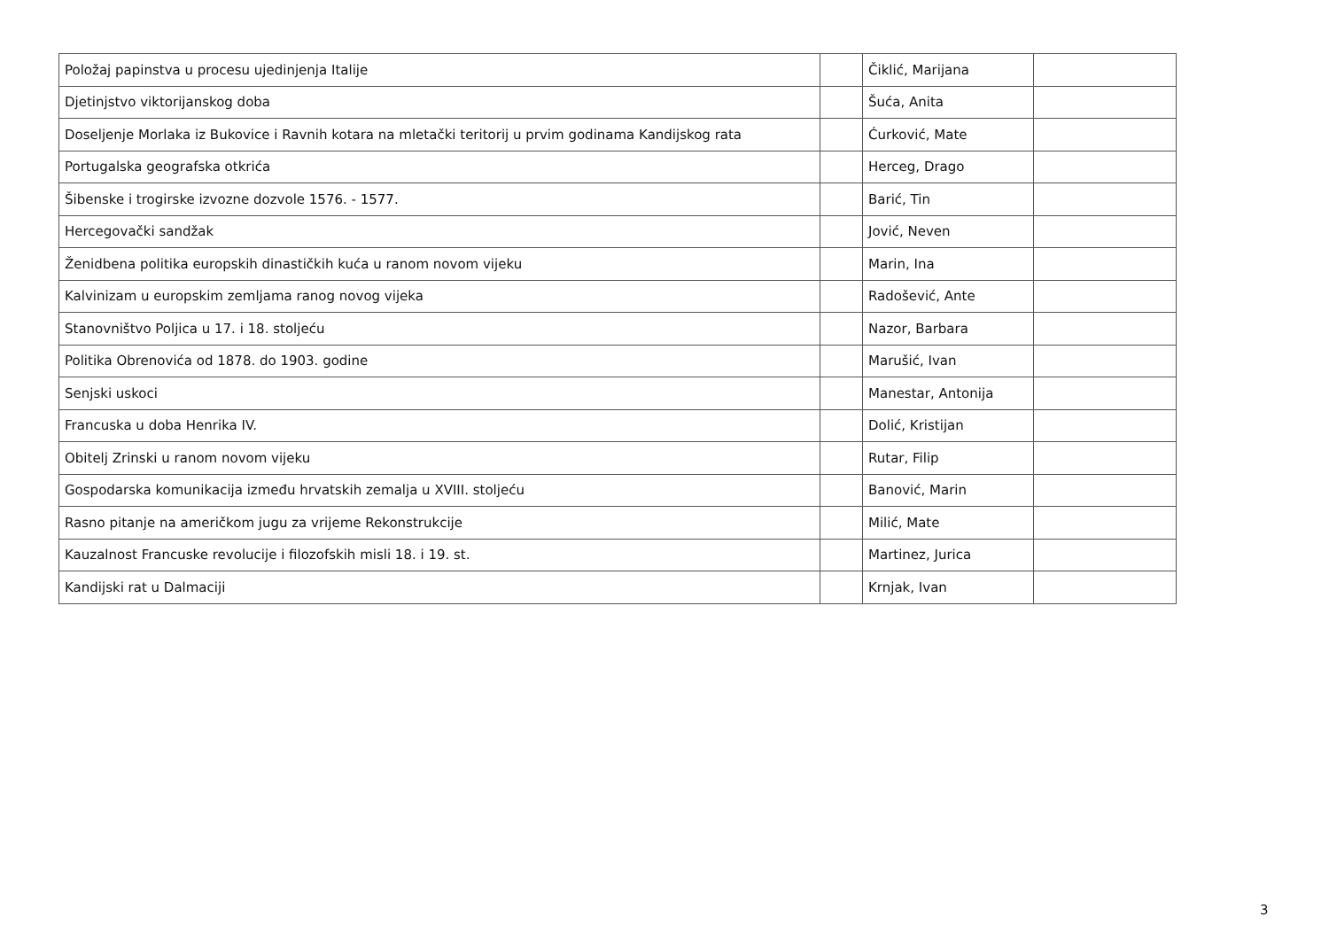| Položaj papinstva u procesu ujedinjenja Italije | | Čiklić, Marijana | |
| Djetinjstvo viktorijanskog doba | | Šuća, Anita | |
| Doseljenje Morlaka iz Bukovice i Ravnih kotara na mletački teritorij u prvim godinama Kandijskog rata | | Ćurković, Mate | |
| Portugalska geografska otkrića | | Herceg, Drago | |
| Šibenske i trogirske izvozne dozvole 1576. - 1577. | | Barić, Tin | |
| Hercegovački sandžak | | Jović, Neven | |
| Ženidbena politika europskih dinastičkih kuća u ranom novom vijeku | | Marin, Ina | |
| Kalvinizam u europskim zemljama ranog novog vijeka | | Radošević, Ante | |
| Stanovništvo Poljica u 17. i 18. stoljeću | | Nazor, Barbara | |
| Politika Obrenovića od 1878. do 1903. godine | | Marušić, Ivan | |
| Senjski uskoci | | Manestar, Antonija | |
| Francuska u doba Henrika IV. | | Dolić, Kristijan | |
| Obitelj Zrinski u ranom novom vijeku | | Rutar, Filip | |
| Gospodarska komunikacija između hrvatskih zemalja u XVIII. stoljeću | | Banović, Marin | |
| Rasno pitanje na američkom jugu za vrijeme Rekonstrukcije | | Milić, Mate | |
| Kauzalnost Francuske revolucije i filozofskih misli 18. i 19. st. | | Martinez, Jurica | |
| Kandijski rat u Dalmaciji | | Krnjak, Ivan | |
3